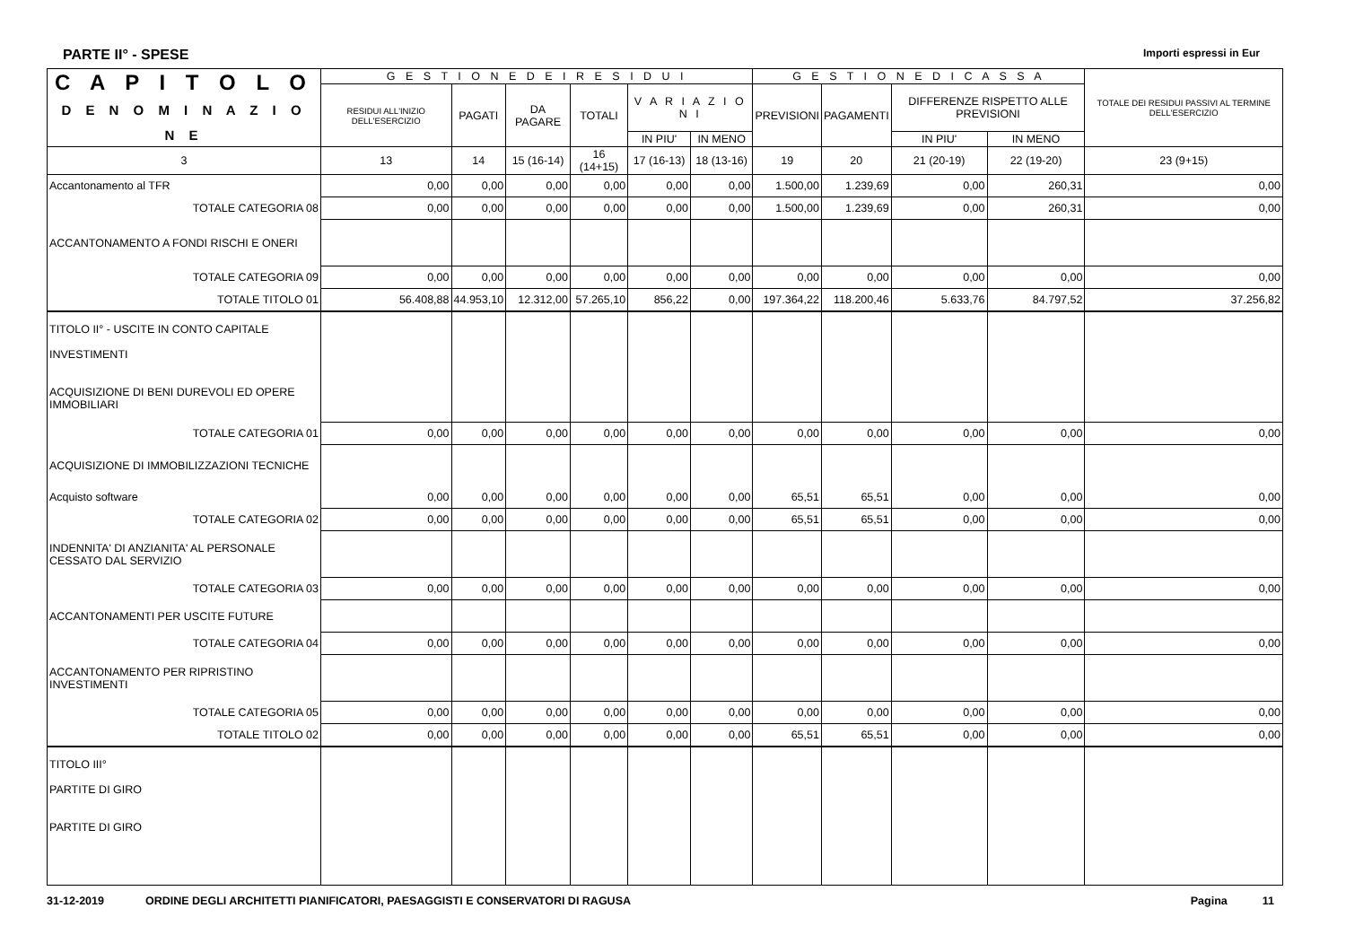PARTE II° - SPESE Importi espressi in Eur
| C A P I T O L O D E N O M I N A Z I O N E | G E S T I O N E D E I R E S I D U I | | | | | | G E S T I O N E D I C A S S A | | | | TOTALE DEI RESIDUI PASSIVI AL TERMINE DELL'ESERCIZIO |
| --- | --- | --- | --- | --- | --- | --- | --- | --- | --- | --- | --- |
| | RESIDUI ALL'INIZIO DELL'ESERCIZIO | PAGATI | DA PAGARE | TOTALI | V A R I A Z I O N I | | PREVISIONI | PAGAMENTI | DIFFERENZE RISPETTO ALLE PREVISIONI | | |
| | | | | | IN PIU' | IN MENO | | | IN PIU' | IN MENO | |
| 3 | 13 | 14 | 15 (16-14) | 16 (14+15) | 17 (16-13) | 18 (13-16) | 19 | 20 | 21 (20-19) | 22 (19-20) | 23 (9+15) |
| Accantonamento al TFR | 0,00 | 0,00 | 0,00 | 0,00 | 0,00 | 0,00 | 1.500,00 | 1.239,69 | 0,00 | 260,31 | 0,00 |
| TOTALE CATEGORIA 08 | 0,00 | 0,00 | 0,00 | 0,00 | 0,00 | 0,00 | 1.500,00 | 1.239,69 | 0,00 | 260,31 | 0,00 |
| ACCANTONAMENTO A FONDI RISCHI E ONERI | | | | | | | | | | | |
| TOTALE CATEGORIA 09 | 0,00 | 0,00 | 0,00 | 0,00 | 0,00 | 0,00 | 0,00 | 0,00 | 0,00 | 0,00 | 0,00 |
| TOTALE TITOLO 01 | 56.408,88 | 44.953,10 | 12.312,00 | 57.265,10 | 856,22 | 0,00 | 197.364,22 | 118.200,46 | 5.633,76 | 84.797,52 | 37.256,82 |
| TITOLO II° - USCITE IN CONTO CAPITALE INVESTIMENTI ACQUISIZIONE DI BENI DUREVOLI ED OPERE IMMOBILIARI | | | | | | | | | | | |
| TOTALE CATEGORIA 01 | 0,00 | 0,00 | 0,00 | 0,00 | 0,00 | 0,00 | 0,00 | 0,00 | 0,00 | 0,00 | 0,00 |
| ACQUISIZIONE DI IMMOBILIZZAZIONI TECNICHE | | | | | | | | | | | |
| Acquisto software | 0,00 | 0,00 | 0,00 | 0,00 | 0,00 | 0,00 | 65,51 | 65,51 | 0,00 | 0,00 | 0,00 |
| TOTALE CATEGORIA 02 | 0,00 | 0,00 | 0,00 | 0,00 | 0,00 | 0,00 | 65,51 | 65,51 | 0,00 | 0,00 | 0,00 |
| INDENNITA' DI ANZIANITA' AL PERSONALE CESSATO DAL SERVIZIO | | | | | | | | | | | |
| TOTALE CATEGORIA 03 | 0,00 | 0,00 | 0,00 | 0,00 | 0,00 | 0,00 | 0,00 | 0,00 | 0,00 | 0,00 | 0,00 |
| ACCANTONAMENTI PER USCITE FUTURE | | | | | | | | | | | |
| TOTALE CATEGORIA 04 | 0,00 | 0,00 | 0,00 | 0,00 | 0,00 | 0,00 | 0,00 | 0,00 | 0,00 | 0,00 | 0,00 |
| ACCANTONAMENTO PER RIPRISTINO INVESTIMENTI | | | | | | | | | | | |
| TOTALE CATEGORIA 05 | 0,00 | 0,00 | 0,00 | 0,00 | 0,00 | 0,00 | 0,00 | 0,00 | 0,00 | 0,00 | 0,00 |
| TOTALE TITOLO 02 | 0,00 | 0,00 | 0,00 | 0,00 | 0,00 | 0,00 | 65,51 | 65,51 | 0,00 | 0,00 | 0,00 |
| TITOLO III° PARTITE DI GIRO PARTITE DI GIRO | | | | | | | | | | | |
31-12-2019 ORDINE DEGLI ARCHITETTI PIANIFICATORI, PAESAGGISTI E CONSERVATORI DI RAGUSA Pagina 11